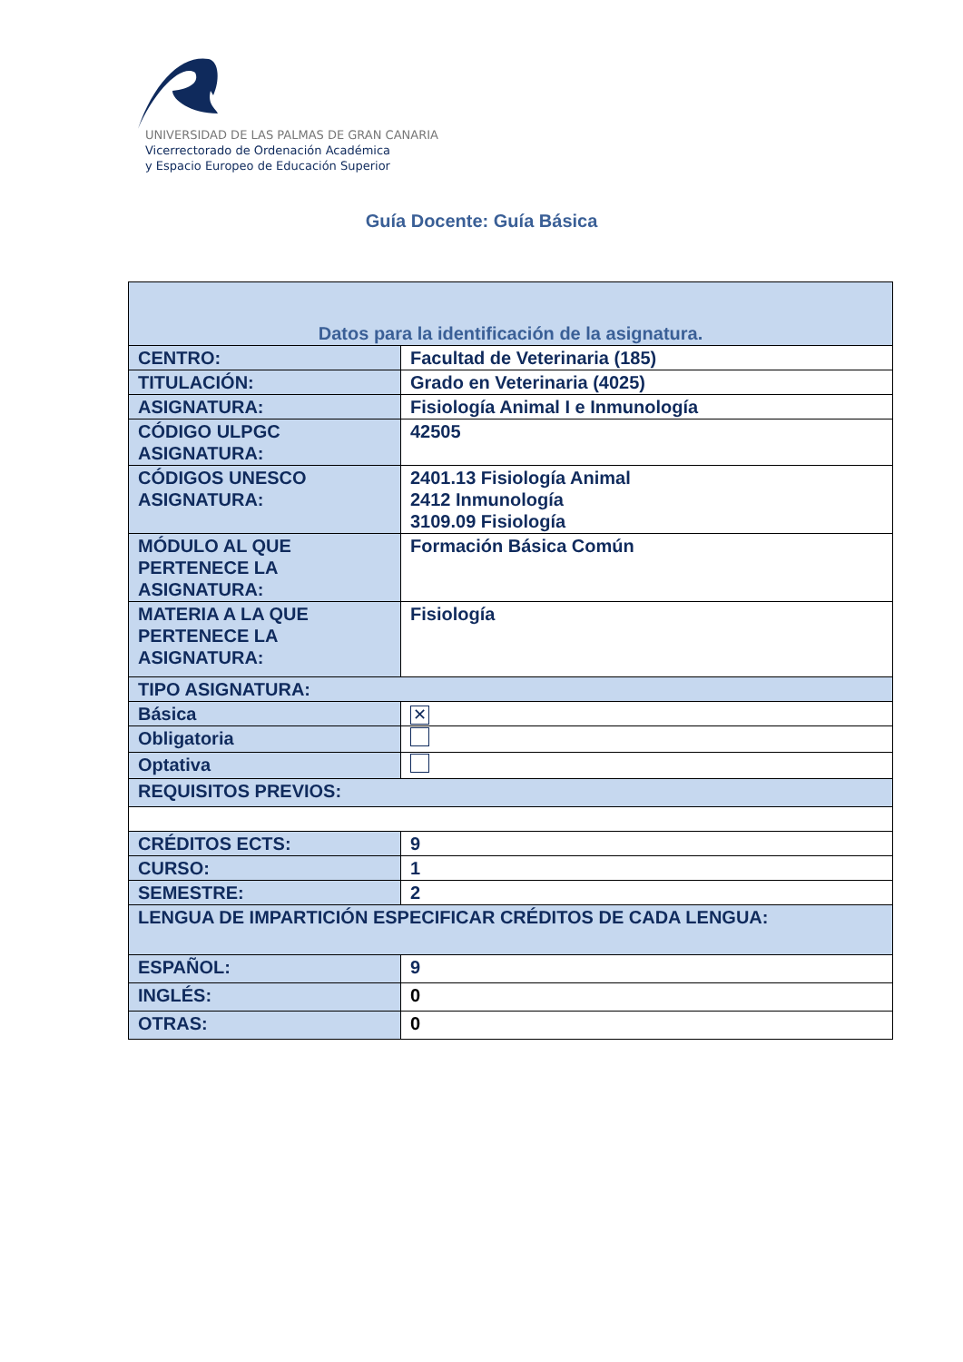UNIVERSIDAD DE LAS PALMAS DE GRAN CANARIA
Vicerrectorado de Ordenación Académica
y Espacio Europeo de Educación Superior
Guía Docente: Guía Básica
| Datos para la identificación de la asignatura. | |
| --- | --- |
| CENTRO: | Facultad de Veterinaria (185) |
| TITULACIÓN: | Grado en Veterinaria (4025) |
| ASIGNATURA: | Fisiología Animal I e Inmunología |
| CÓDIGO ULPGC ASIGNATURA: | 42505 |
| CÓDIGOS UNESCO ASIGNATURA: | 2401.13 Fisiología Animal 2412 Inmunología 3109.09 Fisiología |
| MÓDULO AL QUE PERTENECE LA ASIGNATURA: | Formación Básica Común |
| MATERIA A LA QUE PERTENECE LA ASIGNATURA: | Fisiología |
| TIPO ASIGNATURA: | |
| Básica | ✕ |
| Obligatoria | |
| Optativa | |
| REQUISITOS PREVIOS: | |
| CRÉDITOS ECTS: | 9 |
| CURSO: | 1 |
| SEMESTRE: | 2 |
| LENGUA DE IMPARTICIÓN ESPECIFICAR CRÉDITOS DE CADA LENGUA: | |
| ESPAÑOL: | 9 |
| INGLÉS: | 0 |
| OTRAS: | 0 |